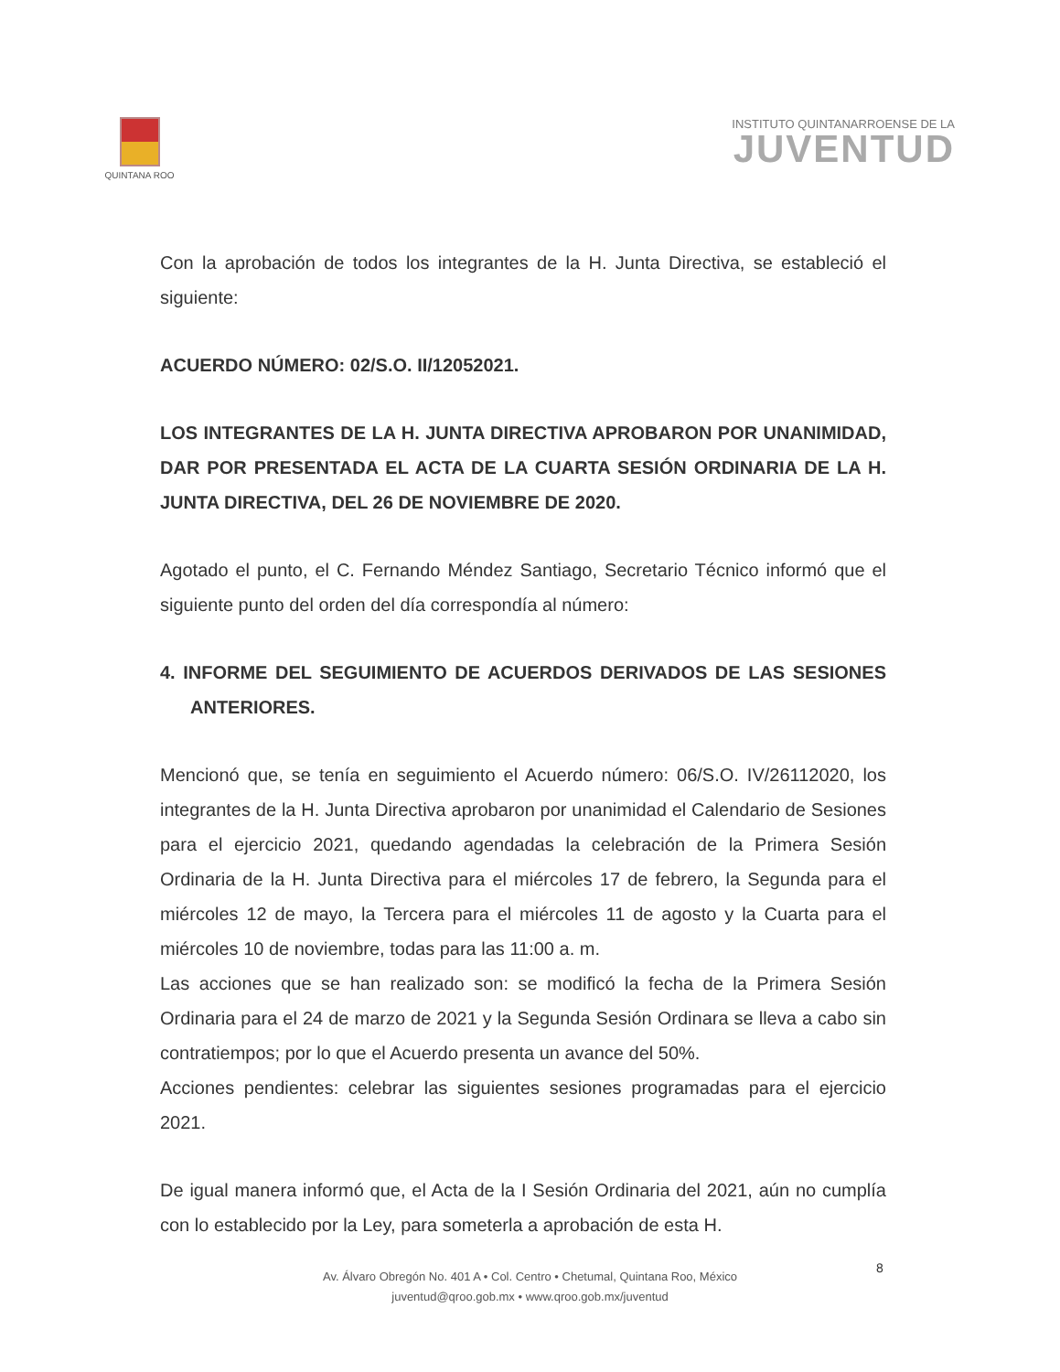QUINTANA ROO
INSTITUTO QUINTANARROENSE DE LA
JUVENTUD
Con la aprobación de todos los integrantes de la H. Junta Directiva, se estableció el siguiente:
ACUERDO NÚMERO: 02/S.O. II/12052021.
LOS INTEGRANTES DE LA H. JUNTA DIRECTIVA APROBARON POR UNANIMIDAD, DAR POR PRESENTADA EL ACTA DE LA CUARTA SESIÓN ORDINARIA DE LA H. JUNTA DIRECTIVA, DEL 26 DE NOVIEMBRE DE 2020.
Agotado el punto, el C. Fernando Méndez Santiago, Secretario Técnico informó que el siguiente punto del orden del día correspondía al número:
4. INFORME DEL SEGUIMIENTO DE ACUERDOS DERIVADOS DE LAS SESIONES ANTERIORES.
Mencionó que, se tenía en seguimiento el Acuerdo número: 06/S.O. IV/26112020, los integrantes de la H. Junta Directiva aprobaron por unanimidad el Calendario de Sesiones para el ejercicio 2021, quedando agendadas la celebración de la Primera Sesión Ordinaria de la H. Junta Directiva para el miércoles 17 de febrero, la Segunda para el miércoles 12 de mayo, la Tercera para el miércoles 11 de agosto y la Cuarta para el miércoles 10 de noviembre, todas para las 11:00 a. m.
Las acciones que se han realizado son: se modificó la fecha de la Primera Sesión Ordinaria para el 24 de marzo de 2021 y la Segunda Sesión Ordinara se lleva a cabo sin contratiempos; por lo que el Acuerdo presenta un avance del 50%.
Acciones pendientes: celebrar las siguientes sesiones programadas para el ejercicio 2021.
De igual manera informó que, el Acta de la I Sesión Ordinaria del 2021, aún no cumplía con lo establecido por la Ley, para someterla a aprobación de esta H.
8
Av. Álvaro Obregón No. 401 A • Col. Centro • Chetumal, Quintana Roo, México
juventud@qroo.gob.mx • www.qroo.gob.mx/juventud